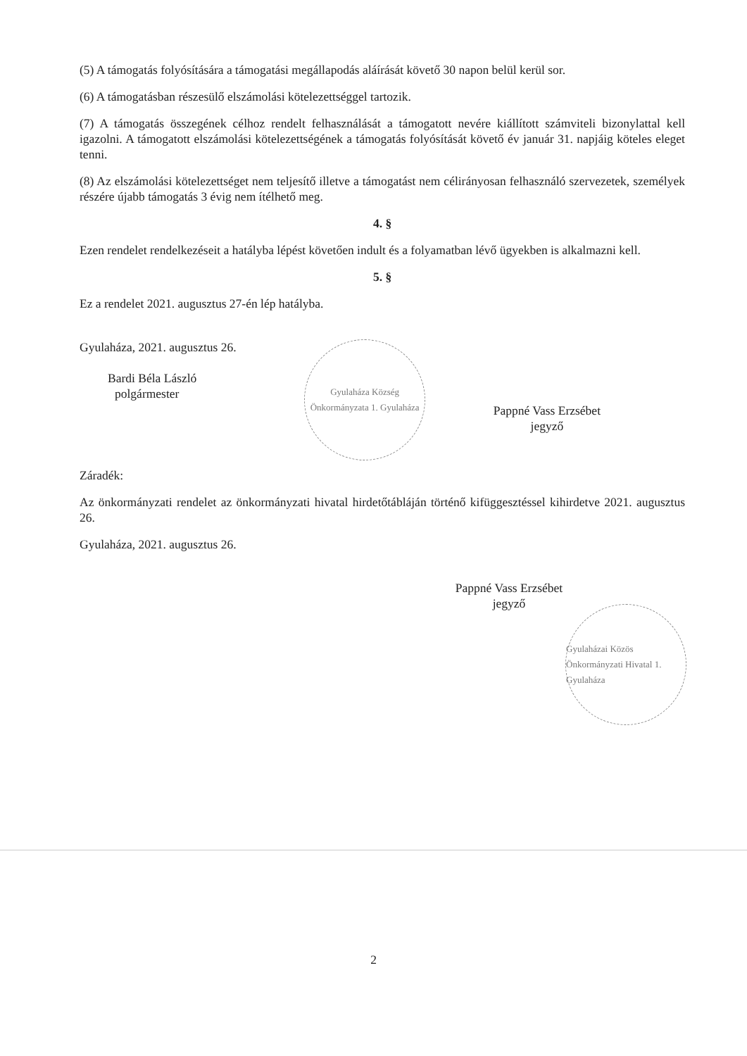(5) A támogatás folyósítására a támogatási megállapodás aláírását követő 30 napon belül kerül sor.
(6) A támogatásban részesülő elszámolási kötelezettséggel tartozik.
(7) A támogatás összegének célhoz rendelt felhasználását a támogatott nevére kiállított számviteli bizonylattal kell igazolni. A támogatott elszámolási kötelezettségének a támogatás folyósítását követő év január 31. napjáig köteles eleget tenni.
(8) Az elszámolási kötelezettséget nem teljesítő illetve a támogatást nem célirányosan felhasználó szervezetek, személyek részére újabb támogatás 3 évig nem ítélhető meg.
4. §
Ezen rendelet rendelkezéseit a hatályba lépést követően indult és a folyamatban lévő ügyekben is alkalmazni kell.
5. §
Ez a rendelet 2021. augusztus 27-én lép hatályba.
Gyulaháza, 2021. augusztus 26.
Bardi Béla László
polgármester
Gyulaháza Község Önkormányzata 1. Gyulaháza
Pappné Vass Erzsébet
jegyző
Záradék:
Az önkormányzati rendelet az önkormányzati hivatal hirdetőtábláján történő kifüggesztéssel kihirdetve 2021. augusztus 26.
Gyulaháza, 2021. augusztus 26.
Pappné Vass Erzsébet
jegyző
Gyulaházai Közös Önkormányzati Hivatal 1. Gyulaháza
2